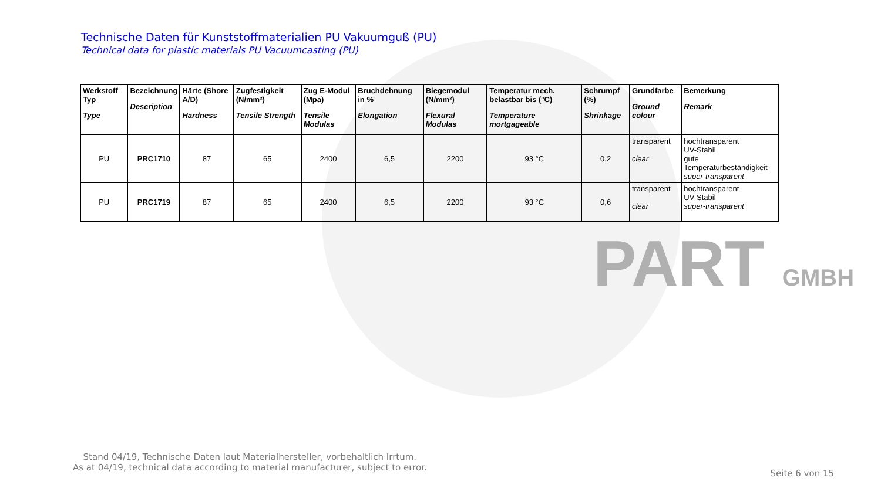PART GMBH
Technische Daten für Kunststoffmaterialien PU Vakuumguß (PU)
Technical data for plastic materials PU Vacuumcasting (PU)
| Werkstoff Typ Type | Bezeichnung Description | Härte (Shore A/D) Hardness | Zugfestigkeit (N/mm²) Tensile Strength | Zug E-Modul (Mpa) Tensile Modulas | Bruchdehnung in % Elongation | Biegemodul (N/mm²) Flexural Modulas | Temperatur mech. belastbar bis (°C) Temperature mortgageable | Schrumpf (%) Shrinkage | Grundfarbe Ground colour | Bemerkung Remark |
| --- | --- | --- | --- | --- | --- | --- | --- | --- | --- | --- |
| PU | PRC1710 | 87 | 65 | 2400 | 6,5 | 2200 | 93 °C | 0,2 | transparent clear | hochtransparent UV-Stabil gute Temperaturbeständigkeit super-transparent |
| PU | PRC1719 | 87 | 65 | 2400 | 6,5 | 2200 | 93 °C | 0,6 | transparent clear | hochtransparent UV-Stabil super-transparent |
Stand 04/19, Technische Daten laut Materialhersteller, vorbehaltlich Irrtum.
As at 04/19, technical data according to material manufacturer, subject to error.
Seite 6 von 15